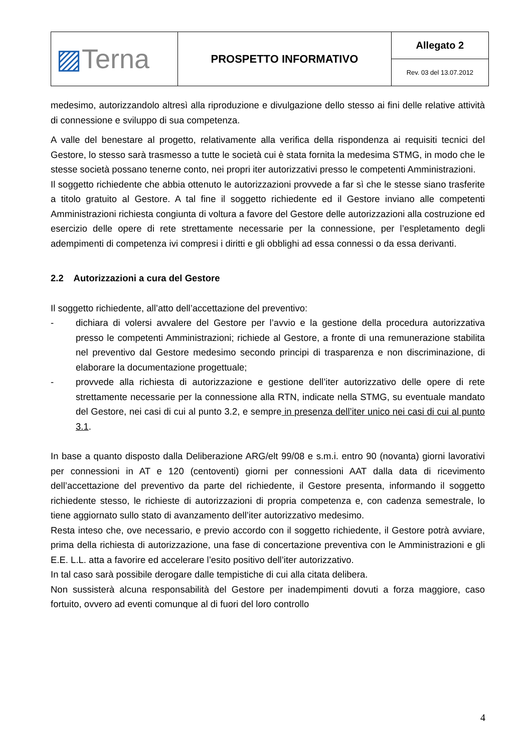| ▨ Terna | PROSPETTO INFORMATIVO | Allegato 2 |
| | | Rev. 03 del 13.07.2012 |
medesimo, autorizzandolo altresì alla riproduzione e divulgazione dello stesso ai fini delle relative attività di connessione e sviluppo di sua competenza.
A valle del benestare al progetto, relativamente alla verifica della rispondenza ai requisiti tecnici del Gestore, lo stesso sarà trasmesso a tutte le società cui è stata fornita la medesima STMG, in modo che le stesse società possano tenerne conto, nei propri iter autorizzativi presso le competenti Amministrazioni.
Il soggetto richiedente che abbia ottenuto le autorizzazioni provvede a far sì che le stesse siano trasferite a titolo gratuito al Gestore. A tal fine il soggetto richiedente ed il Gestore inviano alle competenti Amministrazioni richiesta congiunta di voltura a favore del Gestore delle autorizzazioni alla costruzione ed esercizio delle opere di rete strettamente necessarie per la connessione, per l’espletamento degli adempimenti di competenza ivi compresi i diritti e gli obblighi ad essa connessi o da essa derivanti.
2.2 Autorizzazioni a cura del Gestore
Il soggetto richiedente, all’atto dell’accettazione del preventivo:
- dichiara di volersi avvalere del Gestore per l’avvio e la gestione della procedura autorizzativa presso le competenti Amministrazioni; richiede al Gestore, a fronte di una remunerazione stabilita nel preventivo dal Gestore medesimo secondo principi di trasparenza e non discriminazione, di elaborare la documentazione progettuale;
- provvede alla richiesta di autorizzazione e gestione dell’iter autorizzativo delle opere di rete strettamente necessarie per la connessione alla RTN, indicate nella STMG, su eventuale mandato del Gestore, nei casi di cui al punto 3.2, e sempre in presenza dell’iter unico nei casi di cui al punto 3.1.
In base a quanto disposto dalla Deliberazione ARG/elt 99/08 e s.m.i. entro 90 (novanta) giorni lavorativi per connessioni in AT e 120 (centoventi) giorni per connessioni AAT dalla data di ricevimento dell’accettazione del preventivo da parte del richiedente, il Gestore presenta, informando il soggetto richiedente stesso, le richieste di autorizzazioni di propria competenza e, con cadenza semestrale, lo tiene aggiornato sullo stato di avanzamento dell’iter autorizzativo medesimo.
Resta inteso che, ove necessario, e previo accordo con il soggetto richiedente, il Gestore potrà avviare, prima della richiesta di autorizzazione, una fase di concertazione preventiva con le Amministrazioni e gli E.E. L.L. atta a favorire ed accelerare l’esito positivo dell’iter autorizzativo.
In tal caso sarà possibile derogare dalle tempistiche di cui alla citata delibera.
Non sussisterà alcuna responsabilità del Gestore per inadempimenti dovuti a forza maggiore, caso fortuito, ovvero ad eventi comunque al di fuori del loro controllo
4